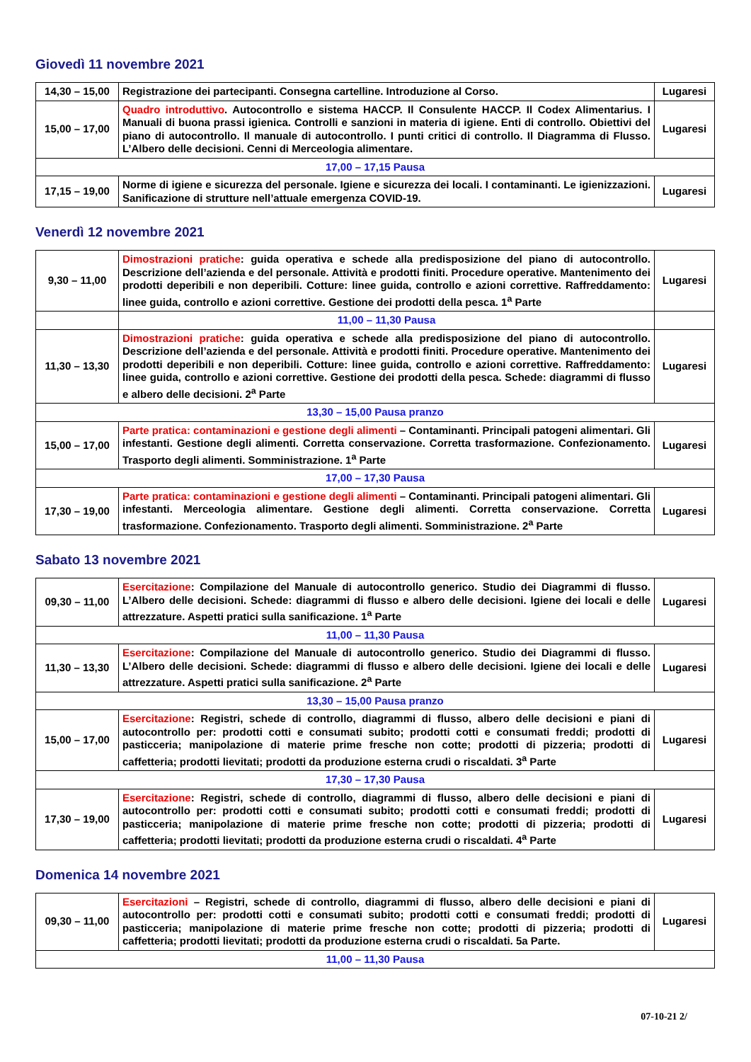Giovedì 11 novembre 2021
| 14,30 – 15,00 | Registrazione dei partecipanti. Consegna cartelline. Introduzione al Corso. | Lugaresi |
| 15,00 – 17,00 | Quadro introduttivo . Autocontrollo e sistema HACCP. Il Consulente HACCP. Il Codex Alimentarius. I Manuali di buona prassi igienica. Controlli e sanzioni in materia di igiene. Enti di controllo. Obiettivi del piano di autocontrollo. Il manuale di autocontrollo. I punti critici di controllo. Il Diagramma di Flusso. L’Albero delle decisioni. Cenni di Merceologia alimentare. | Lugaresi |
| 17,00 – 17,15 Pausa | | |
| 17,15 – 19,00 | Norme di igiene e sicurezza del personale. Igiene e sicurezza dei locali. I contaminanti. Le igienizzazioni. Sanificazione di strutture nell’attuale emergenza COVID-19. | Lugaresi |
Venerdì 12 novembre 2021
| 9,30 – 11,00 | Dimostrazioni pratiche : guida operativa e schede alla predisposizione del piano di autocontrollo. Descrizione dell’azienda e del personale. Attività e prodotti finiti. Procedure operative. Mantenimento dei prodotti deperibili e non deperibili. Cotture: linee guida, controllo e azioni correttive. Raffreddamento: linee guida, controllo e azioni correttive. Gestione dei prodotti della pesca. 1<sup>a</sup> Parte | Lugaresi |
| | 11,00 – 11,30 Pausa | |
| 11,30 – 13,30 | Dimostrazioni pratiche : guida operativa e schede alla predisposizione del piano di autocontrollo. Descrizione dell’azienda e del personale. Attività e prodotti finiti. Procedure operative. Mantenimento dei prodotti deperibili e non deperibili. Cotture: linee guida, controllo e azioni correttive. Raffreddamento: linee guida, controllo e azioni correttive. Gestione dei prodotti della pesca. Schede: diagrammi di flusso e albero delle decisioni. 2<sup>a</sup> Parte | Lugaresi |
| 13,30 – 15,00 Pausa pranzo | | |
| 15,00 – 17,00 | Parte pratica: contaminazioni e gestione degli alimenti – Contaminanti. Principali patogeni alimentari. Gli infestanti. Gestione degli alimenti. Corretta conservazione. Corretta trasformazione. Confezionamento. Trasporto degli alimenti. Somministrazione. 1<sup>a</sup> Parte | Lugaresi |
| 17,00 – 17,30 Pausa | | |
| 17,30 – 19,00 | Parte pratica: contaminazioni e gestione degli alimenti – Contaminanti. Principali patogeni alimentari. Gli infestanti. Merceologia alimentare. Gestione degli alimenti. Corretta conservazione. Corretta trasformazione. Confezionamento. Trasporto degli alimenti. Somministrazione. 2<sup>a</sup> Parte | Lugaresi |
Sabato 13 novembre 2021
| 09,30 – 11,00 | Esercitazione : Compilazione del Manuale di autocontrollo generico. Studio dei Diagrammi di flusso. L’Albero delle decisioni. Schede: diagrammi di flusso e albero delle decisioni. Igiene dei locali e delle attrezzature. Aspetti pratici sulla sanificazione. 1<sup>a</sup> Parte | Lugaresi |
| 11,00 – 11,30 Pausa | | |
| 11,30 – 13,30 | Esercitazione : Compilazione del Manuale di autocontrollo generico. Studio dei Diagrammi di flusso. L’Albero delle decisioni. Schede: diagrammi di flusso e albero delle decisioni. Igiene dei locali e delle attrezzature. Aspetti pratici sulla sanificazione. 2<sup>a</sup> Parte | Lugaresi |
| 13,30 – 15,00 Pausa pranzo | | |
| 15,00 – 17,00 | Esercitazione : Registri, schede di controllo, diagrammi di flusso, albero delle decisioni e piani di autocontrollo per: prodotti cotti e consumati subito; prodotti cotti e consumati freddi; prodotti di pasticceria; manipolazione di materie prime fresche non cotte; prodotti di pizzeria; prodotti di caffetteria; prodotti lievitati; prodotti da produzione esterna crudi o riscaldati. 3<sup>a</sup> Parte | Lugaresi |
| 17,30 – 17,30 Pausa | | |
| 17,30 – 19,00 | Esercitazione : Registri, schede di controllo, diagrammi di flusso, albero delle decisioni e piani di autocontrollo per: prodotti cotti e consumati subito; prodotti cotti e consumati freddi; prodotti di pasticceria; manipolazione di materie prime fresche non cotte; prodotti di pizzeria; prodotti di caffetteria; prodotti lievitati; prodotti da produzione esterna crudi o riscaldati. 4<sup>a</sup> Parte | Lugaresi |
Domenica 14 novembre 2021
| 09,30 – 11,00 | Esercitazioni – Registri, schede di controllo, diagrammi di flusso, albero delle decisioni e piani di autocontrollo per: prodotti cotti e consumati subito; prodotti cotti e consumati freddi; prodotti di pasticceria; manipolazione di materie prime fresche non cotte; prodotti di pizzeria; prodotti di caffetteria; prodotti lievitati; prodotti da produzione esterna crudi o riscaldati. 5a Parte. | Lugaresi |
| 11,00 – 11,30 Pausa | | |
07-10-21 2/